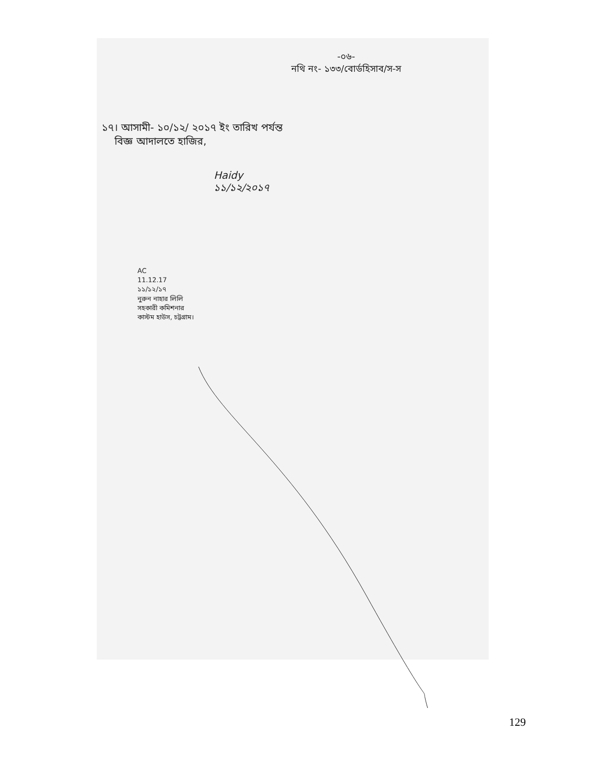-০৬-
নথি নং- ১৩৩/বোর্ডহিসাব/স-স
১৭। আসামী- ১০/১২/ ২০১৭ ইং তারিখ পর্যন্ত
বিজ্ঞ আদালতে হাজির,
Haidy
১১/১২/২০১৭
AC
11.12.17
১১/১২/১৭
নুরুন নাহার লিলি
সহকারী কমিশনার
কাস্টম হাউস, চট্টগ্রাম।
129